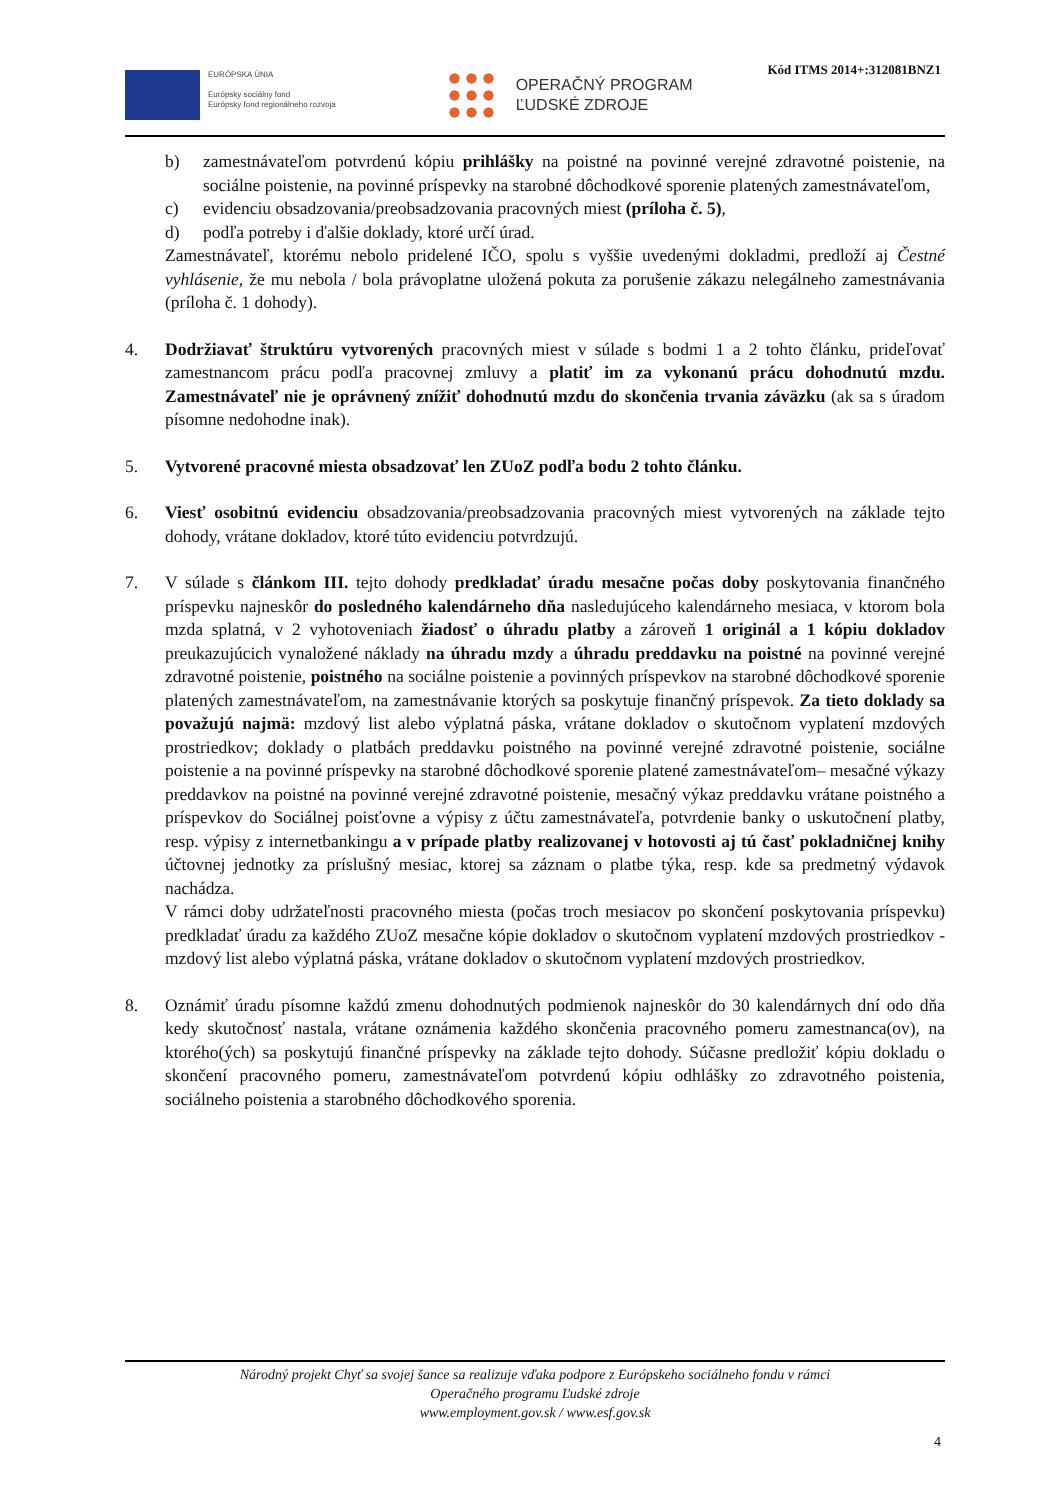Kód ITMS 2014+:312081BNZ1
EURÓPSKA ÚNIA
Európsky sociálny fond
Európsky fond regionálneho rozvoja
OPERAČNÝ PROGRAM
ĽUDSKÉ ZDROJE
b) zamestnávateľom potvrdenú kópiu prihlášky na poistné na povinné verejné zdravotné poistenie, na sociálne poistenie, na povinné príspevky na starobné dôchodkové sporenie platených zamestnávateľom,
c) evidenciu obsadzovania/preobsadzovania pracovných miest (príloha č. 5),
d) podľa potreby i ďalšie doklady, ktoré určí úrad.
Zamestnávateľ, ktorému nebolo pridelené IČO, spolu s vyššie uvedenými dokladmi, predloží aj Čestné vyhlásenie, že mu nebola / bola právoplatne uložená pokuta za porušenie zákazu nelegálneho zamestnávania (príloha č. 1 dohody).
4. Dodržiavať štruktúru vytvorených pracovných miest v súlade s bodmi 1 a 2 tohto článku, prideľovať zamestnancom prácu podľa pracovnej zmluvy a platiť im za vykonanú prácu dohodnutú mzdu. Zamestnávateľ nie je oprávnený znížiť dohodnutú mzdu do skončenia trvania záväzku (ak sa s úradom písomne nedohodne inak).
5. Vytvorené pracovné miesta obsadzovať len ZUoZ podľa bodu 2 tohto článku.
6. Viesť osobitnú evidenciu obsadzovania/preobsadzovania pracovných miest vytvorených na základe tejto dohody, vrátane dokladov, ktoré túto evidenciu potvrdzujú.
7. V súlade s článkom III. tejto dohody predkladať úradu mesačne počas doby poskytovania finančného príspevku najneskôr do posledného kalendárneho dňa nasledujúceho kalendárneho mesiaca, v ktorom bola mzda splatná, v 2 vyhotoveniach žiadosť o úhradu platby a zároveň 1 originál a 1 kópiu dokladov preukazujúcich vynaložené náklady na úhradu mzdy a úhradu preddavku na poistné na povinné verejné zdravotné poistenie, poistného na sociálne poistenie a povinných príspevkov na starobné dôchodkové sporenie platených zamestnávateľom, na zamestnávanie ktorých sa poskytuje finančný príspevok. Za tieto doklady sa považujú najmä: mzdový list alebo výplatná páska, vrátane dokladov o skutočnom vyplatení mzdových prostriedkov; doklady o platbách preddavku poistného na povinné verejné zdravotné poistenie, sociálne poistenie a na povinné príspevky na starobné dôchodkové sporenie platené zamestnávateľom– mesačné výkazy preddavkov na poistné na povinné verejné zdravotné poistenie, mesačný výkaz preddavku vrátane poistného a príspevkov do Sociálnej poisťovne a výpisy z účtu zamestnávateľa, potvrdenie banky o uskutočnení platby, resp. výpisy z internetbankingu a v prípade platby realizovanej v hotovosti aj tú časť pokladničnej knihy účtovnej jednotky za príslušný mesiac, ktorej sa záznam o platbe týka, resp. kde sa predmetný výdavok nachádza.
V rámci doby udržateľnosti pracovného miesta (počas troch mesiacov po skončení poskytovania príspevku) predkladať úradu za každého ZUoZ mesačne kópie dokladov o skutočnom vyplatení mzdových prostriedkov - mzdový list alebo výplatná páska, vrátane dokladov o skutočnom vyplatení mzdových prostriedkov.
8. Oznámiť úradu písomne každú zmenu dohodnutých podmienok najneskôr do 30 kalendárnych dní odo dňa kedy skutočnosť nastala, vrátane oznámenia každého skončenia pracovného pomeru zamestnanca(ov), na ktorého(ých) sa poskytujú finančné príspevky na základe tejto dohody. Súčasne predložiť kópiu dokladu o skončení pracovného pomeru, zamestnávateľom potvrdenú kópiu odhlášky zo zdravotného poistenia, sociálneho poistenia a starobného dôchodkového sporenia.
Národný projekt Chyť sa svojej šance sa realizuje vďaka podpore z Európskeho sociálneho fondu v rámci
Operačného programu Ľudské zdroje
www.employment.gov.sk / www.esf.gov.sk
4